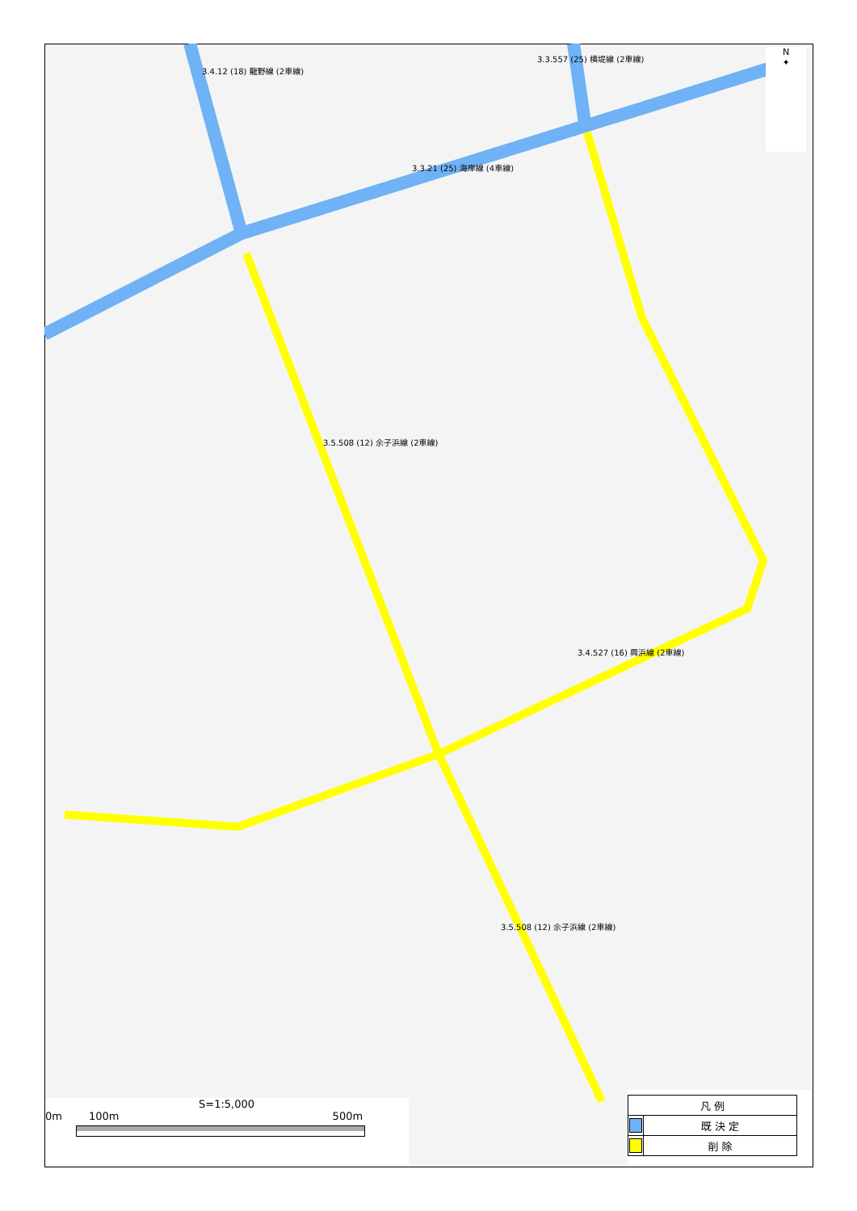N
✦
3.3.21 (25) 海岸線 (4車線)
3.4.12 (18) 龍野線 (2車線)
3.3.557 (25) 横堤線 (2車線)
3.5.508 (12) 余子浜線 (2車線)
3.4.527 (16) 興浜線 (2車線)
3.5.508 (12) 余子浜線 (2車線)
S=1:5,000
0m 100m 500m
| 凡 例 | |
| | 既 決 定 |
| | 削 除 |